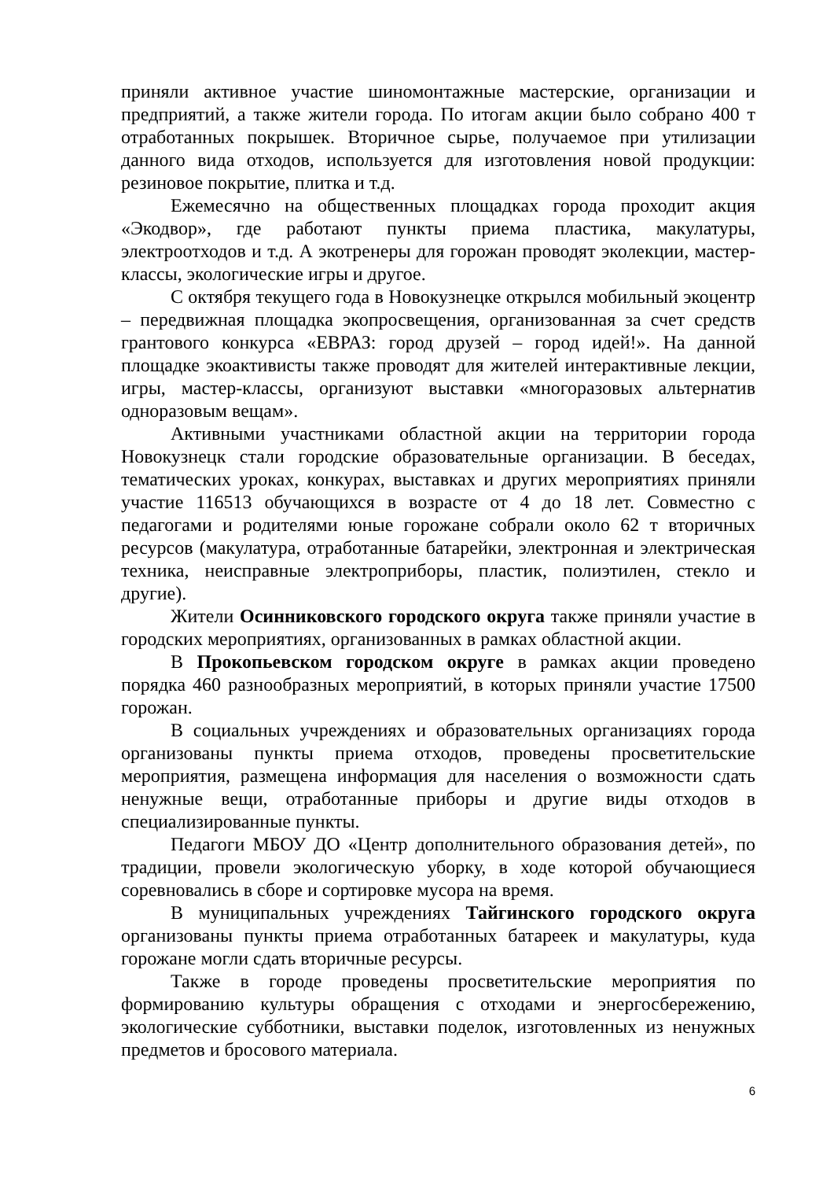приняли активное участие шиномонтажные мастерские, организации и предприятий, а также жители города. По итогам акции было собрано 400 т отработанных покрышек. Вторичное сырье, получаемое при утилизации данного вида отходов, используется для изготовления новой продукции: резиновое покрытие, плитка и т.д.
Ежемесячно на общественных площадках города проходит акция «Экодвор», где работают пункты приема пластика, макулатуры, электроотходов и т.д. А экотренеры для горожан проводят эколекции, мастер-классы, экологические игры и другое.
С октября текущего года в Новокузнецке открылся мобильный экоцентр – передвижная площадка экопросвещения, организованная за счет средств грантового конкурса «ЕВРАЗ: город друзей – город идей!». На данной площадке экоактивисты также проводят для жителей интерактивные лекции, игры, мастер-классы, организуют выставки «многоразовых альтернатив одноразовым вещам».
Активными участниками областной акции на территории города Новокузнецк стали городские образовательные организации. В беседах, тематических уроках, конкурах, выставках и других мероприятиях приняли участие 116513 обучающихся в возрасте от 4 до 18 лет. Совместно с педагогами и родителями юные горожане собрали около 62 т вторичных ресурсов (макулатура, отработанные батарейки, электронная и электрическая техника, неисправные электроприборы, пластик, полиэтилен, стекло и другие).
Жители Осинниковского городского округа также приняли участие в городских мероприятиях, организованных в рамках областной акции.
В Прокопьевском городском округе в рамках акции проведено порядка 460 разнообразных мероприятий, в которых приняли участие 17500 горожан.
В социальных учреждениях и образовательных организациях города организованы пункты приема отходов, проведены просветительские мероприятия, размещена информация для населения о возможности сдать ненужные вещи, отработанные приборы и другие виды отходов в специализированные пункты.
Педагоги МБОУ ДО «Центр дополнительного образования детей», по традиции, провели экологическую уборку, в ходе которой обучающиеся соревновались в сборе и сортировке мусора на время.
В муниципальных учреждениях Тайгинского городского округа организованы пункты приема отработанных батареек и макулатуры, куда горожане могли сдать вторичные ресурсы.
Также в городе проведены просветительские мероприятия по формированию культуры обращения с отходами и энергосбережению, экологические субботники, выставки поделок, изготовленных из ненужных предметов и бросового материала.
6